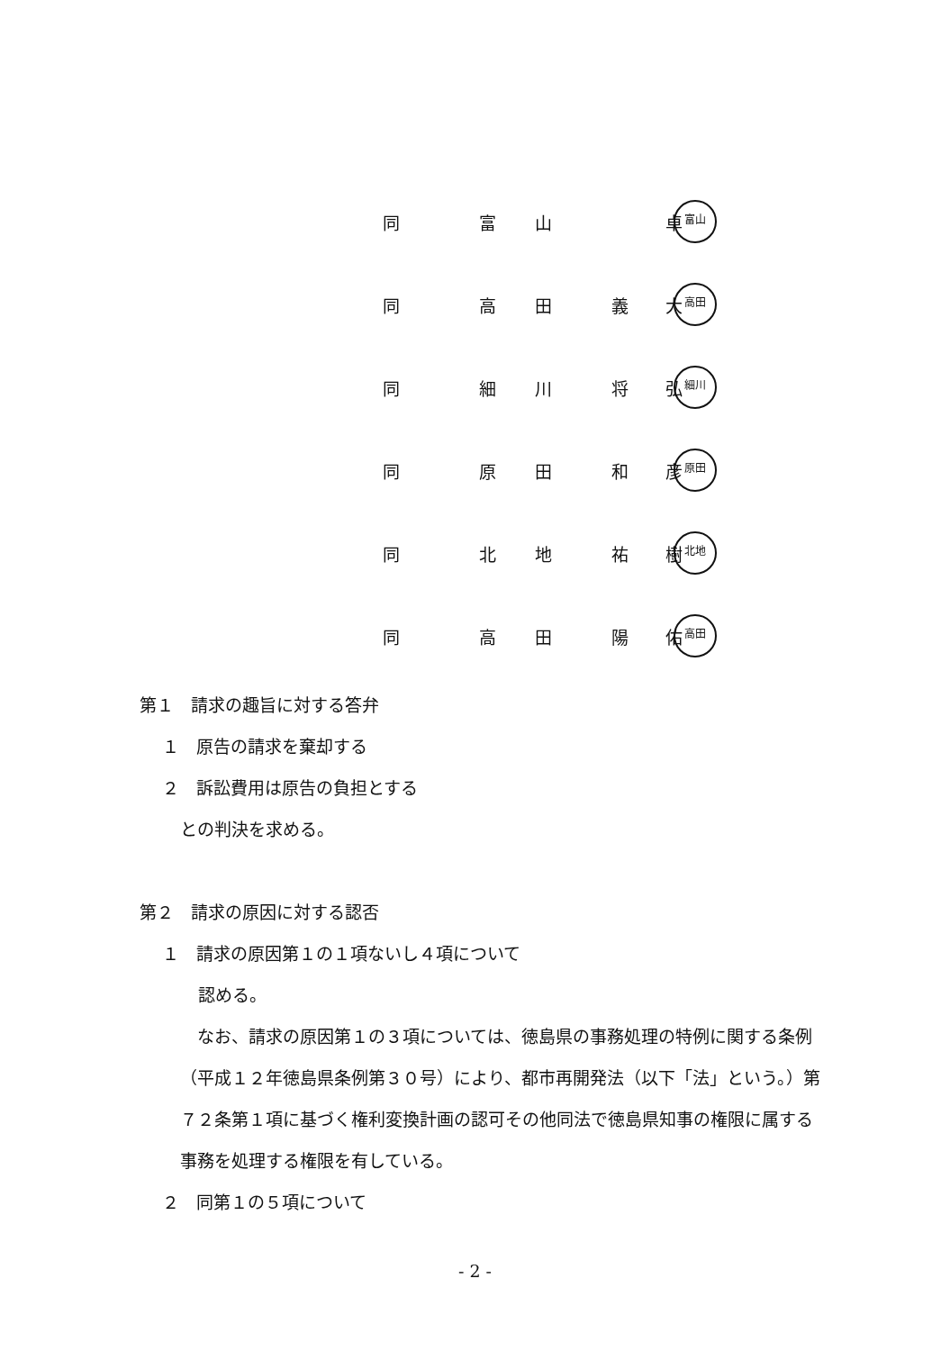同 富 山 卓 富山
同 高 田 義 大 高田
同 細 川 将 弘 細川
同 原 田 和 彦 原田
同 北 地 祐 樹 北地
同 高 田 陽 佑 高田
第１　請求の趣旨に対する答弁
１　原告の請求を棄却する
２　訴訟費用は原告の負担とする
との判決を求める。
第２　請求の原因に対する認否
１　請求の原因第１の１項ないし４項について
認める。
　なお、請求の原因第１の３項については、徳島県の事務処理の特例に関する条例（平成１２年徳島県条例第３０号）により、都市再開発法（以下「法」という。）第７２条第１項に基づく権利変換計画の認可その他同法で徳島県知事の権限に属する事務を処理する権限を有している。
２　同第１の５項について
- 2 -